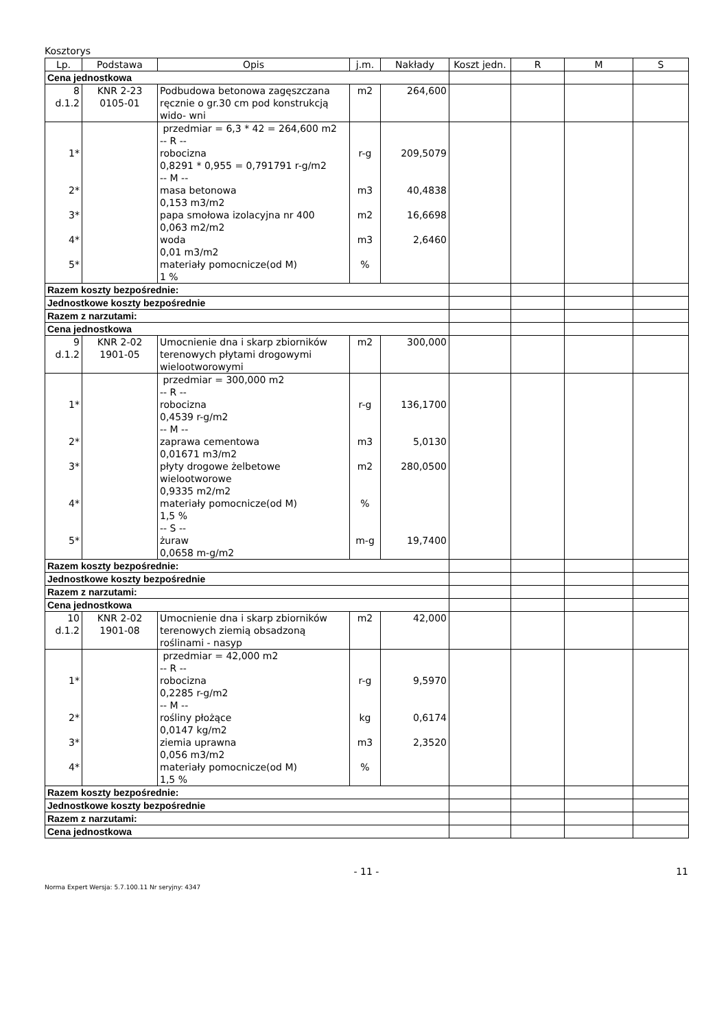Kosztorys
| Lp. | Podstawa | Opis | j.m. | Nakłady | Koszt jedn. | R | M | S |
| --- | --- | --- | --- | --- | --- | --- | --- | --- |
| Cena jednostkowa | | | | | | | | |
| 8 d.1.2 | KNR 2-23 0105-01 | Podbudowa betonowa zagęszczana ręcznie o gr.30 cm pod konstrukcją wido- wni | m2 | 264,600 | | | | |
| 1* 2* 3* 4* 5* | | przedmiar = 6,3 * 42 = 264,600 m2 -- R -- robocizna 0,8291 * 0,955 = 0,791791 r-g/m2 -- M -- masa betonowa 0,153 m3/m2 papa smołowa izolacyjna nr 400 0,063 m2/m2 woda 0,01 m3/m2 materiały pomocnicze(od M) 1 % | r-g m3 m2 m3 % | 209,5079 40,4838 16,6698 2,6460 | | | | |
| Razem koszty bezpośrednie: | | | | | | | | |
| Jednostkowe koszty bezpośrednie | | | | | | | | |
| Razem z narzutami: | | | | | | | | |
| Cena jednostkowa | | | | | | | | |
| 9 d.1.2 | KNR 2-02 1901-05 | Umocnienie dna i skarp zbiorników terenowych płytami drogowymi wielootworowymi | m2 | 300,000 | | | | |
| 1* 2* 3* 4* 5* | | przedmiar = 300,000 m2 -- R -- robocizna 0,4539 r-g/m2 -- M -- zaprawa cementowa 0,01671 m3/m2 płyty drogowe żelbetowe wielootworowe 0,9335 m2/m2 materiały pomocnicze(od M) 1,5 % -- S -- żuraw 0,0658 m-g/m2 | r-g m3 m2 % m-g | 136,1700 5,0130 280,0500 19,7400 | | | | |
| Razem koszty bezpośrednie: | | | | | | | | |
| Jednostkowe koszty bezpośrednie | | | | | | | | |
| Razem z narzutami: | | | | | | | | |
| Cena jednostkowa | | | | | | | | |
| 10 d.1.2 | KNR 2-02 1901-08 | Umocnienie dna i skarp zbiorników terenowych ziemią obsadzoną roślinami - nasyp | m2 | 42,000 | | | | |
| 1* 2* 3* 4* | | przedmiar = 42,000 m2 -- R -- robocizna 0,2285 r-g/m2 -- M -- rośliny płożące 0,0147 kg/m2 ziemia uprawna 0,056 m3/m2 materiały pomocnicze(od M) 1,5 % | r-g kg m3 % | 9,5970 0,6174 2,3520 | | | | |
| Razem koszty bezpośrednie: | | | | | | | | |
| Jednostkowe koszty bezpośrednie | | | | | | | | |
| Razem z narzutami: | | | | | | | | |
| Cena jednostkowa | | | | | | | | |
- 11 - 11
Norma Expert Wersja: 5.7.100.11 Nr seryjny: 4347